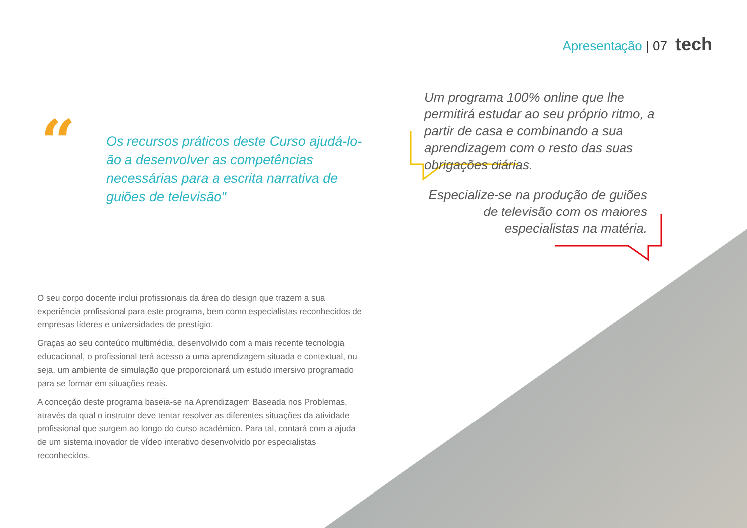Apresentação | 07 tech
“
Os recursos práticos deste Curso ajudá-lo-ão a desenvolver as competências necessárias para a escrita narrativa de guiões de televisão"
Um programa 100% online que lhe permitirá estudar ao seu próprio ritmo, a partir de casa e combinando a sua aprendizagem com o resto das suas obrigações diárias.
Especialize-se na produção de guiões de televisão com os maiores especialistas na matéria.
O seu corpo docente inclui profissionais da área do design que trazem a sua experiência profissional para este programa, bem como especialistas reconhecidos de empresas líderes e universidades de prestígio.
Graças ao seu conteúdo multimédia, desenvolvido com a mais recente tecnologia educacional, o profissional terá acesso a uma aprendizagem situada e contextual, ou seja, um ambiente de simulação que proporcionará um estudo imersivo programado para se formar em situações reais.
A conceção deste programa baseia-se na Aprendizagem Baseada nos Problemas, através da qual o instrutor deve tentar resolver as diferentes situações da atividade profissional que surgem ao longo do curso académico. Para tal, contará com a ajuda de um sistema inovador de vídeo interativo desenvolvido por especialistas reconhecidos.